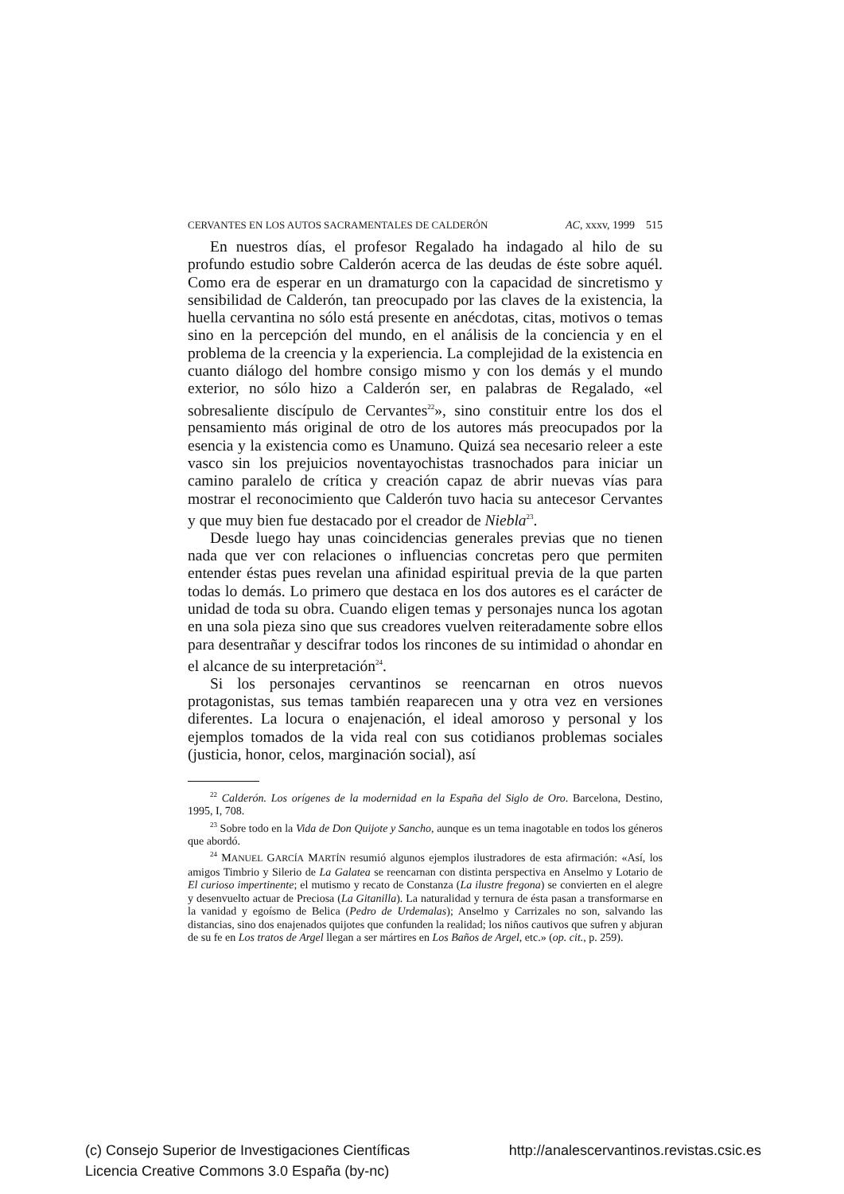CERVANTES EN LOS AUTOS SACRAMENTALES DE CALDERÓN AC, xxxv, 1999 515
En nuestros días, el profesor Regalado ha indagado al hilo de su profundo estudio sobre Calderón acerca de las deudas de éste sobre aquél. Como era de esperar en un dramaturgo con la capacidad de sincretismo y sensibilidad de Calderón, tan preocupado por las claves de la existencia, la huella cervantina no sólo está presente en anécdotas, citas, motivos o temas sino en la percepción del mundo, en el análisis de la conciencia y en el problema de la creencia y la experiencia. La complejidad de la existencia en cuanto diálogo del hombre consigo mismo y con los demás y el mundo exterior, no sólo hizo a Calderón ser, en palabras de Regalado, «el sobresaliente discípulo de Cervantes<sup>22</sup>», sino constituir entre los dos el pensamiento más original de otro de los autores más preocupados por la esencia y la existencia como es Unamuno. Quizá sea necesario releer a este vasco sin los prejuicios noventayochistas trasnochados para iniciar un camino paralelo de crítica y creación capaz de abrir nuevas vías para mostrar el reconocimiento que Calderón tuvo hacia su antecesor Cervantes y que muy bien fue destacado por el creador de Niebla<sup>23</sup>.
Desde luego hay unas coincidencias generales previas que no tienen nada que ver con relaciones o influencias concretas pero que permiten entender éstas pues revelan una afinidad espiritual previa de la que parten todas lo demás. Lo primero que destaca en los dos autores es el carácter de unidad de toda su obra. Cuando eligen temas y personajes nunca los agotan en una sola pieza sino que sus creadores vuelven reiteradamente sobre ellos para desentrañar y descifrar todos los rincones de su intimidad o ahondar en el alcance de su interpretación<sup>24</sup>.
Si los personajes cervantinos se reencarnan en otros nuevos protagonistas, sus temas también reaparecen una y otra vez en versiones diferentes. La locura o enajenación, el ideal amoroso y personal y los ejemplos tomados de la vida real con sus cotidianos problemas sociales (justicia, honor, celos, marginación social), así
<sup>22</sup> Calderón. Los orígenes de la modernidad en la España del Siglo de Oro. Barcelona, Destino, 1995, I, 708.
<sup>23</sup> Sobre todo en la Vida de Don Quijote y Sancho, aunque es un tema inagotable en todos los géneros que abordó.
<sup>24</sup> MANUEL GARCÍA MARTÍN resumió algunos ejemplos ilustradores de esta afirmación: «Así, los amigos Timbrio y Silerio de La Galatea se reencarnan con distinta perspectiva en Anselmo y Lotario de El curioso impertinente; el mutismo y recato de Constanza (La ilustre fregona) se convierten en el alegre y desenvuelto actuar de Preciosa (La Gitanilla). La naturalidad y ternura de ésta pasan a transformarse en la vanidad y egoísmo de Belica (Pedro de Urdemalas); Anselmo y Carrizales no son, salvando las distancias, sino dos enajenados quijotes que confunden la realidad; los niños cautivos que sufren y abjuran de su fe en Los tratos de Argel llegan a ser mártires en Los Baños de Argel, etc.» (op. cit., p. 259).
(c) Consejo Superior de Investigaciones Científicas http://analescervantinos.revistas.csic.es
Licencia Creative Commons 3.0 España (by-nc)